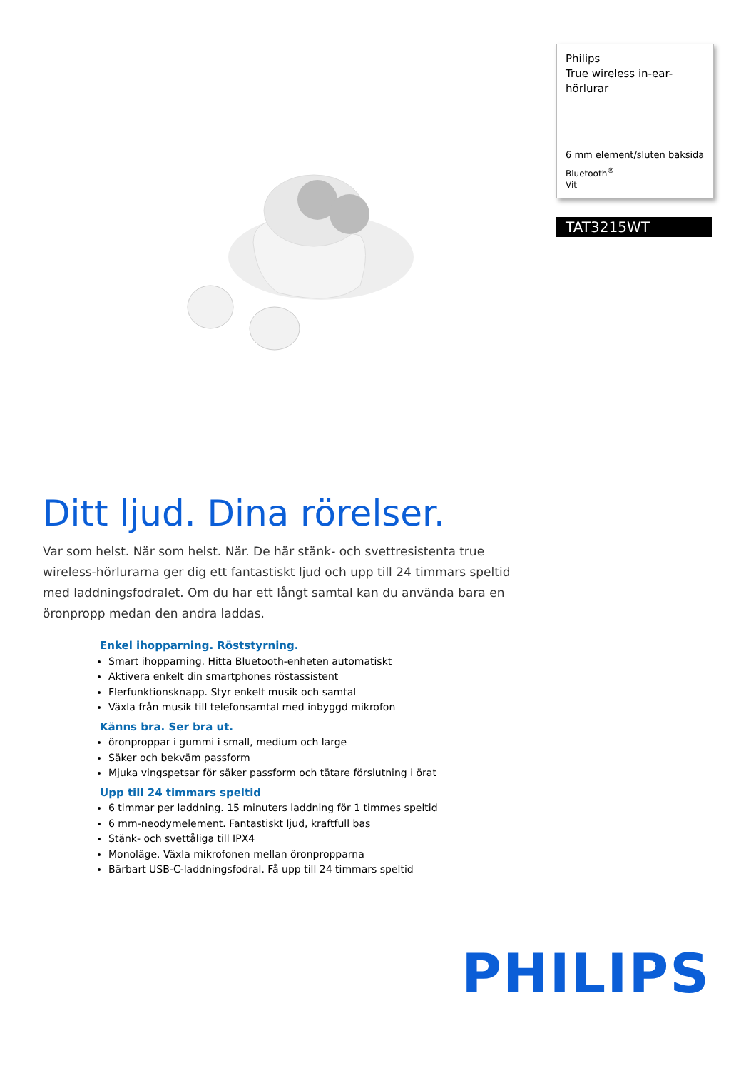Philips
True wireless in-ear-hörlurar
6 mm element/sluten baksida
Bluetooth<sup>®</sup>
Vit
TAT3215WT
Ditt ljud. Dina rörelser.
Var som helst. När som helst. När. De här stänk- och svettresistenta true wireless-hörlurarna ger dig ett fantastiskt ljud och upp till 24 timmars speltid med laddningsfodralet. Om du har ett långt samtal kan du använda bara en öronpropp medan den andra laddas.
Enkel ihopparning. Röststyrning.
Smart ihopparning. Hitta Bluetooth-enheten automatiskt
Aktivera enkelt din smartphones röstassistent
Flerfunktionsknapp. Styr enkelt musik och samtal
Växla från musik till telefonsamtal med inbyggd mikrofon
Känns bra. Ser bra ut.
öronproppar i gummi i small, medium och large
Säker och bekväm passform
Mjuka vingspetsar för säker passform och tätare förslutning i örat
Upp till 24 timmars speltid
6 timmar per laddning. 15 minuters laddning för 1 timmes speltid
6 mm-neodymelement. Fantastiskt ljud, kraftfull bas
Stänk- och svettåliga till IPX4
Monoläge. Växla mikrofonen mellan öronpropparna
Bärbart USB-C-laddningsfodral. Få upp till 24 timmars speltid
PHILIPS